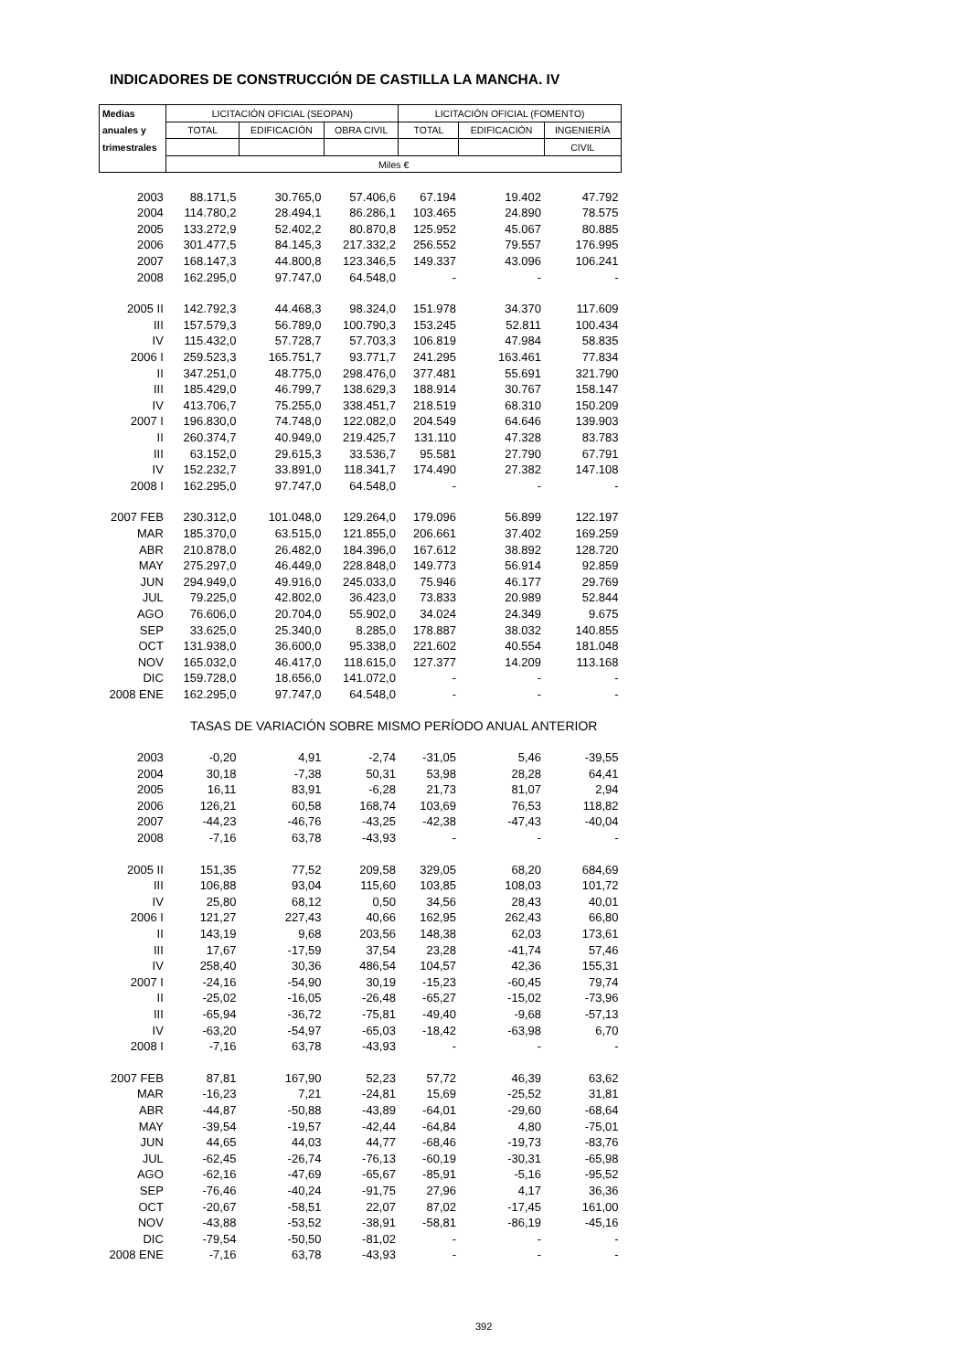INDICADORES DE CONSTRUCCIÓN DE CASTILLA LA MANCHA. IV
| Medias | LICITACIÓN OFICIAL (SEOPAN) | | | LICITACIÓN OFICIAL (FOMENTO) | | |
| --- | --- | --- | --- | --- | --- | --- |
| anuales y | TOTAL | EDIFICACIÓN | OBRA CIVIL | TOTAL | EDIFICACIÓN | INGENIERÍA |
| trimestrales | | | | | | CIVIL |
| | Miles € | | | | | |
| 2003 | 88.171,5 | 30.765,0 | 57.406,6 | 67.194 | 19.402 | 47.792 |
| 2004 | 114.780,2 | 28.494,1 | 86.286,1 | 103.465 | 24.890 | 78.575 |
| 2005 | 133.272,9 | 52.402,2 | 80.870,8 | 125.952 | 45.067 | 80.885 |
| 2006 | 301.477,5 | 84.145,3 | 217.332,2 | 256.552 | 79.557 | 176.995 |
| 2007 | 168.147,3 | 44.800,8 | 123.346,5 | 149.337 | 43.096 | 106.241 |
| 2008 | 162.295,0 | 97.747,0 | 64.548,0 | - | - | - |
| 2005 II | 142.792,3 | 44.468,3 | 98.324,0 | 151.978 | 34.370 | 117.609 |
| III | 157.579,3 | 56.789,0 | 100.790,3 | 153.245 | 52.811 | 100.434 |
| IV | 115.432,0 | 57.728,7 | 57.703,3 | 106.819 | 47.984 | 58.835 |
| 2006 I | 259.523,3 | 165.751,7 | 93.771,7 | 241.295 | 163.461 | 77.834 |
| II | 347.251,0 | 48.775,0 | 298.476,0 | 377.481 | 55.691 | 321.790 |
| III | 185.429,0 | 46.799,7 | 138.629,3 | 188.914 | 30.767 | 158.147 |
| IV | 413.706,7 | 75.255,0 | 338.451,7 | 218.519 | 68.310 | 150.209 |
| 2007 I | 196.830,0 | 74.748,0 | 122.082,0 | 204.549 | 64.646 | 139.903 |
| II | 260.374,7 | 40.949,0 | 219.425,7 | 131.110 | 47.328 | 83.783 |
| III | 63.152,0 | 29.615,3 | 33.536,7 | 95.581 | 27.790 | 67.791 |
| IV | 152.232,7 | 33.891,0 | 118.341,7 | 174.490 | 27.382 | 147.108 |
| 2008 I | 162.295,0 | 97.747,0 | 64.548,0 | - | - | - |
| 2007 FEB | 230.312,0 | 101.048,0 | 129.264,0 | 179.096 | 56.899 | 122.197 |
| MAR | 185.370,0 | 63.515,0 | 121.855,0 | 206.661 | 37.402 | 169.259 |
| ABR | 210.878,0 | 26.482,0 | 184.396,0 | 167.612 | 38.892 | 128.720 |
| MAY | 275.297,0 | 46.449,0 | 228.848,0 | 149.773 | 56.914 | 92.859 |
| JUN | 294.949,0 | 49.916,0 | 245.033,0 | 75.946 | 46.177 | 29.769 |
| JUL | 79.225,0 | 42.802,0 | 36.423,0 | 73.833 | 20.989 | 52.844 |
| AGO | 76.606,0 | 20.704,0 | 55.902,0 | 34.024 | 24.349 | 9.675 |
| SEP | 33.625,0 | 25.340,0 | 8.285,0 | 178.887 | 38.032 | 140.855 |
| OCT | 131.938,0 | 36.600,0 | 95.338,0 | 221.602 | 40.554 | 181.048 |
| NOV | 165.032,0 | 46.417,0 | 118.615,0 | 127.377 | 14.209 | 113.168 |
| DIC | 159.728,0 | 18.656,0 | 141.072,0 | - | - | - |
| 2008 ENE | 162.295,0 | 97.747,0 | 64.548,0 | - | - | - |
| | TASAS DE VARIACIÓN SOBRE MISMO PERÍODO ANUAL ANTERIOR | | | | | |
| 2003 | -0,20 | 4,91 | -2,74 | -31,05 | 5,46 | -39,55 |
| 2004 | 30,18 | -7,38 | 50,31 | 53,98 | 28,28 | 64,41 |
| 2005 | 16,11 | 83,91 | -6,28 | 21,73 | 81,07 | 2,94 |
| 2006 | 126,21 | 60,58 | 168,74 | 103,69 | 76,53 | 118,82 |
| 2007 | -44,23 | -46,76 | -43,25 | -42,38 | -47,43 | -40,04 |
| 2008 | -7,16 | 63,78 | -43,93 | - | - | - |
| 2005 II | 151,35 | 77,52 | 209,58 | 329,05 | 68,20 | 684,69 |
| III | 106,88 | 93,04 | 115,60 | 103,85 | 108,03 | 101,72 |
| IV | 25,80 | 68,12 | 0,50 | 34,56 | 28,43 | 40,01 |
| 2006 I | 121,27 | 227,43 | 40,66 | 162,95 | 262,43 | 66,80 |
| II | 143,19 | 9,68 | 203,56 | 148,38 | 62,03 | 173,61 |
| III | 17,67 | -17,59 | 37,54 | 23,28 | -41,74 | 57,46 |
| IV | 258,40 | 30,36 | 486,54 | 104,57 | 42,36 | 155,31 |
| 2007 I | -24,16 | -54,90 | 30,19 | -15,23 | -60,45 | 79,74 |
| II | -25,02 | -16,05 | -26,48 | -65,27 | -15,02 | -73,96 |
| III | -65,94 | -36,72 | -75,81 | -49,40 | -9,68 | -57,13 |
| IV | -63,20 | -54,97 | -65,03 | -18,42 | -63,98 | 6,70 |
| 2008 I | -7,16 | 63,78 | -43,93 | - | - | - |
| 2007 FEB | 87,81 | 167,90 | 52,23 | 57,72 | 46,39 | 63,62 |
| MAR | -16,23 | 7,21 | -24,81 | 15,69 | -25,52 | 31,81 |
| ABR | -44,87 | -50,88 | -43,89 | -64,01 | -29,60 | -68,64 |
| MAY | -39,54 | -19,57 | -42,44 | -64,84 | 4,80 | -75,01 |
| JUN | 44,65 | 44,03 | 44,77 | -68,46 | -19,73 | -83,76 |
| JUL | -62,45 | -26,74 | -76,13 | -60,19 | -30,31 | -65,98 |
| AGO | -62,16 | -47,69 | -65,67 | -85,91 | -5,16 | -95,52 |
| SEP | -76,46 | -40,24 | -91,75 | 27,96 | 4,17 | 36,36 |
| OCT | -20,67 | -58,51 | 22,07 | 87,02 | -17,45 | 161,00 |
| NOV | -43,88 | -53,52 | -38,91 | -58,81 | -86,19 | -45,16 |
| DIC | -79,54 | -50,50 | -81,02 | - | - | - |
| 2008 ENE | -7,16 | 63,78 | -43,93 | - | - | - |
392